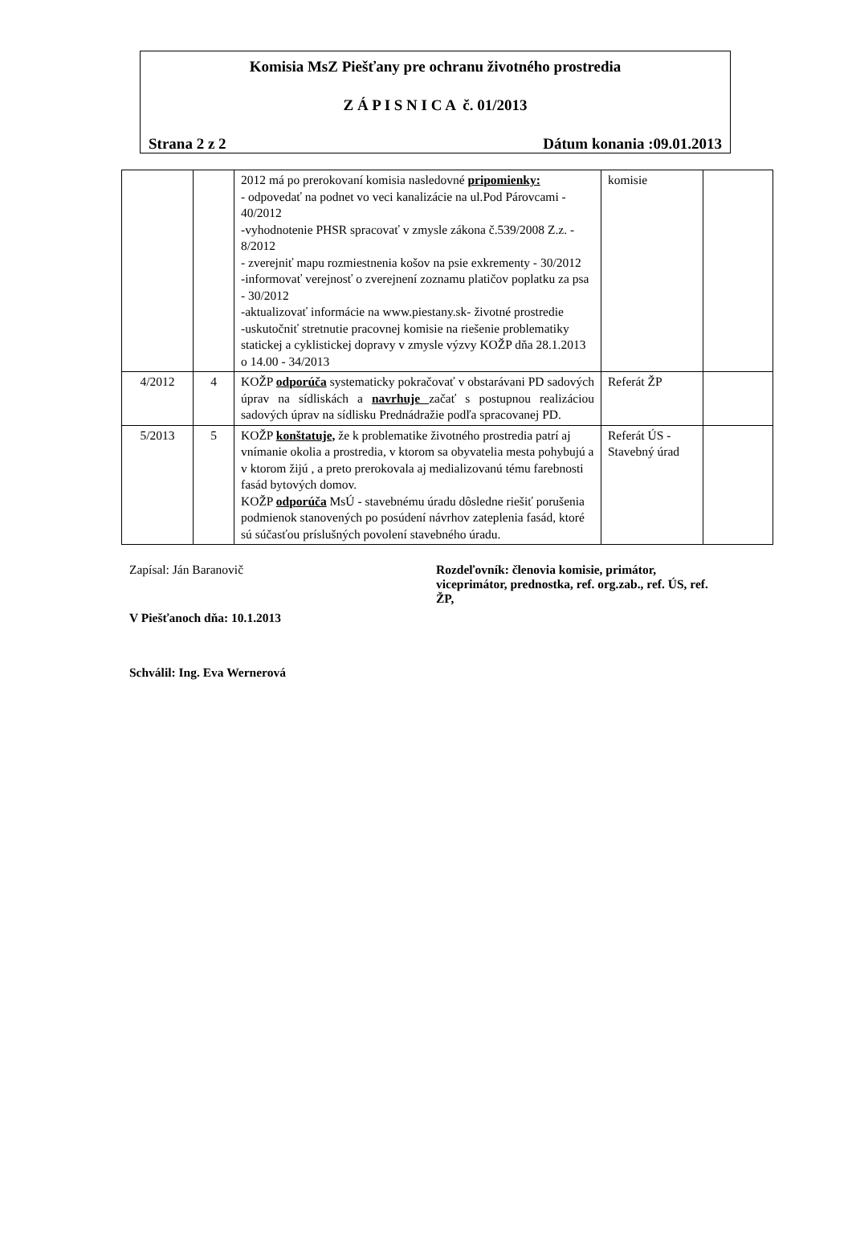Komisia MsZ Piešťany pre ochranu životného prostredia
Z Á P I S N I C A č. 01/2013
Strana 2 z 2 Dátum konania :09.01.2013
| | | 2012 má po prerokovaní komisia nasledovné pripomienky: - odpovedať na podnet vo veci kanalizácie na ul.Pod Párovcami - 40/2012 -vyhodnotenie PHSR spracovať v zmysle zákona č.539/2008 Z.z. - 8/2012 - zverejniť mapu rozmiestnenia košov na psie exkrementy - 30/2012 -informovať verejnosť o zverejnení zoznamu platičov poplatku za psa - 30/2012 -aktualizovať informácie na www.piestany.sk- životné prostredie -uskutočniť stretnutie pracovnej komisie na riešenie problematiky statickej a cyklistickej dopravy v zmysle výzvy KOŽP dňa 28.1.2013 o 14.00 - 34/2013 | komisie | |
| 4/2012 | 4 | KOŽP odporúča systematicky pokračovať v obstarávani PD sadových úprav na sídliskách a navrhuje začať s postupnou realizáciou sadových úprav na sídlisku Prednádražie podľa spracovanej PD. | Referát ŽP | |
| 5/2013 | 5 | KOŽP konštatuje, že k problematike životného prostredia patrí aj vnímanie okolia a prostredia, v ktorom sa obyvatelia mesta pohybujú a v ktorom žijú , a preto prerokovala aj medializovanú tému farebnosti fasád bytových domov. KOŽP odporúča MsÚ - stavebnému úradu dôsledne riešiť porušenia podmienok stanovených po posúdení návrhov zateplenia fasád, ktoré sú súčasťou príslušných povolení stavebného úradu. | Referát ÚS - Stavebný úrad | |
Zapísal: Ján Baranovič Rozdeľovník: členovia komisie, primátor, viceprimátor, prednostka, ref. org.zab., ref. ÚS, ref. ŽP,
V Piešťanoch dňa: 10.1.2013
Schválil: Ing. Eva Wernerová